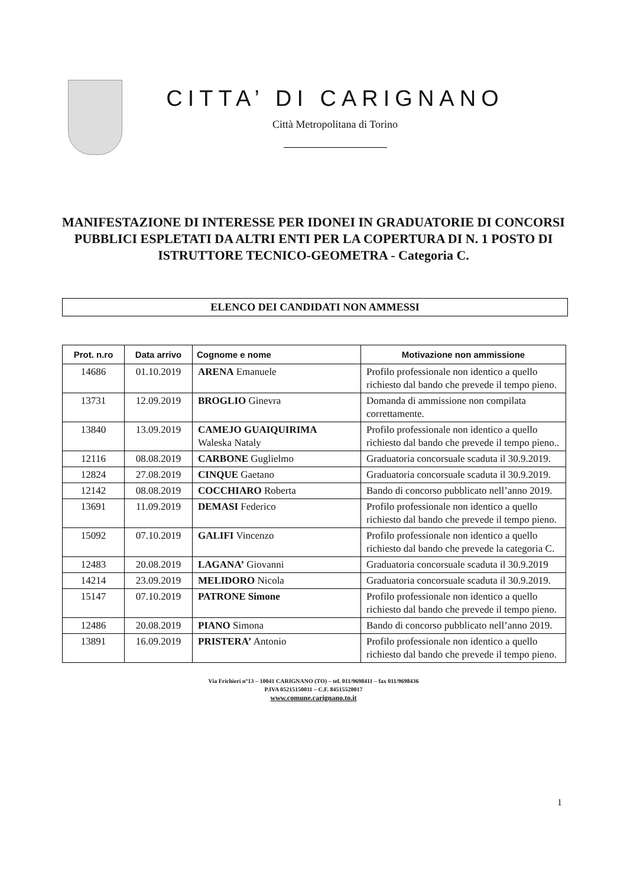CITTA’ DI CARIGNANO
Città Metropolitana di Torino
MANIFESTAZIONE DI INTERESSE PER IDONEI IN GRADUATORIE DI CONCORSI PUBBLICI ESPLETATI DA ALTRI ENTI PER LA COPERTURA DI N. 1 POSTO DI ISTRUTTORE TECNICO-GEOMETRA - Categoria C.
ELENCO DEI CANDIDATI NON AMMESSI
| Prot. n.ro | Data arrivo | Cognome e nome | Motivazione non ammissione |
| --- | --- | --- | --- |
| 14686 | 01.10.2019 | ARENA Emanuele | Profilo professionale non identico a quello richiesto dal bando che prevede il tempo pieno. |
| 13731 | 12.09.2019 | BROGLIO Ginevra | Domanda di ammissione non compilata correttamente. |
| 13840 | 13.09.2019 | CAMEJO GUAIQUIRIMA Waleska Nataly | Profilo professionale non identico a quello richiesto dal bando che prevede il tempo pieno.. |
| 12116 | 08.08.2019 | CARBONE Guglielmo | Graduatoria concorsuale scaduta il 30.9.2019. |
| 12824 | 27.08.2019 | CINQUE Gaetano | Graduatoria concorsuale scaduta il 30.9.2019. |
| 12142 | 08.08.2019 | COCCHIARO Roberta | Bando di concorso pubblicato nell’anno 2019. |
| 13691 | 11.09.2019 | DEMASI Federico | Profilo professionale non identico a quello richiesto dal bando che prevede il tempo pieno. |
| 15092 | 07.10.2019 | GALIFI Vincenzo | Profilo professionale non identico a quello richiesto dal bando che prevede la categoria C. |
| 12483 | 20.08.2019 | LAGANA’ Giovanni | Graduatoria concorsuale scaduta il 30.9.2019 |
| 14214 | 23.09.2019 | MELIDORO Nicola | Graduatoria concorsuale scaduta il 30.9.2019. |
| 15147 | 07.10.2019 | PATRONE Simone | Profilo professionale non identico a quello richiesto dal bando che prevede il tempo pieno. |
| 12486 | 20.08.2019 | PIANO Simona | Bando di concorso pubblicato nell’anno 2019. |
| 13891 | 16.09.2019 | PRISTERA’ Antonio | Profilo professionale non identico a quello richiesto dal bando che prevede il tempo pieno. |
Via Frichieri n°13 – 10041 CARIGNANO (TO) – tel. 011/9698411 – fax 011/9698436
P.IVA 05215150011 – C.F. 84515520017
www.comune.carignano.to.it
1